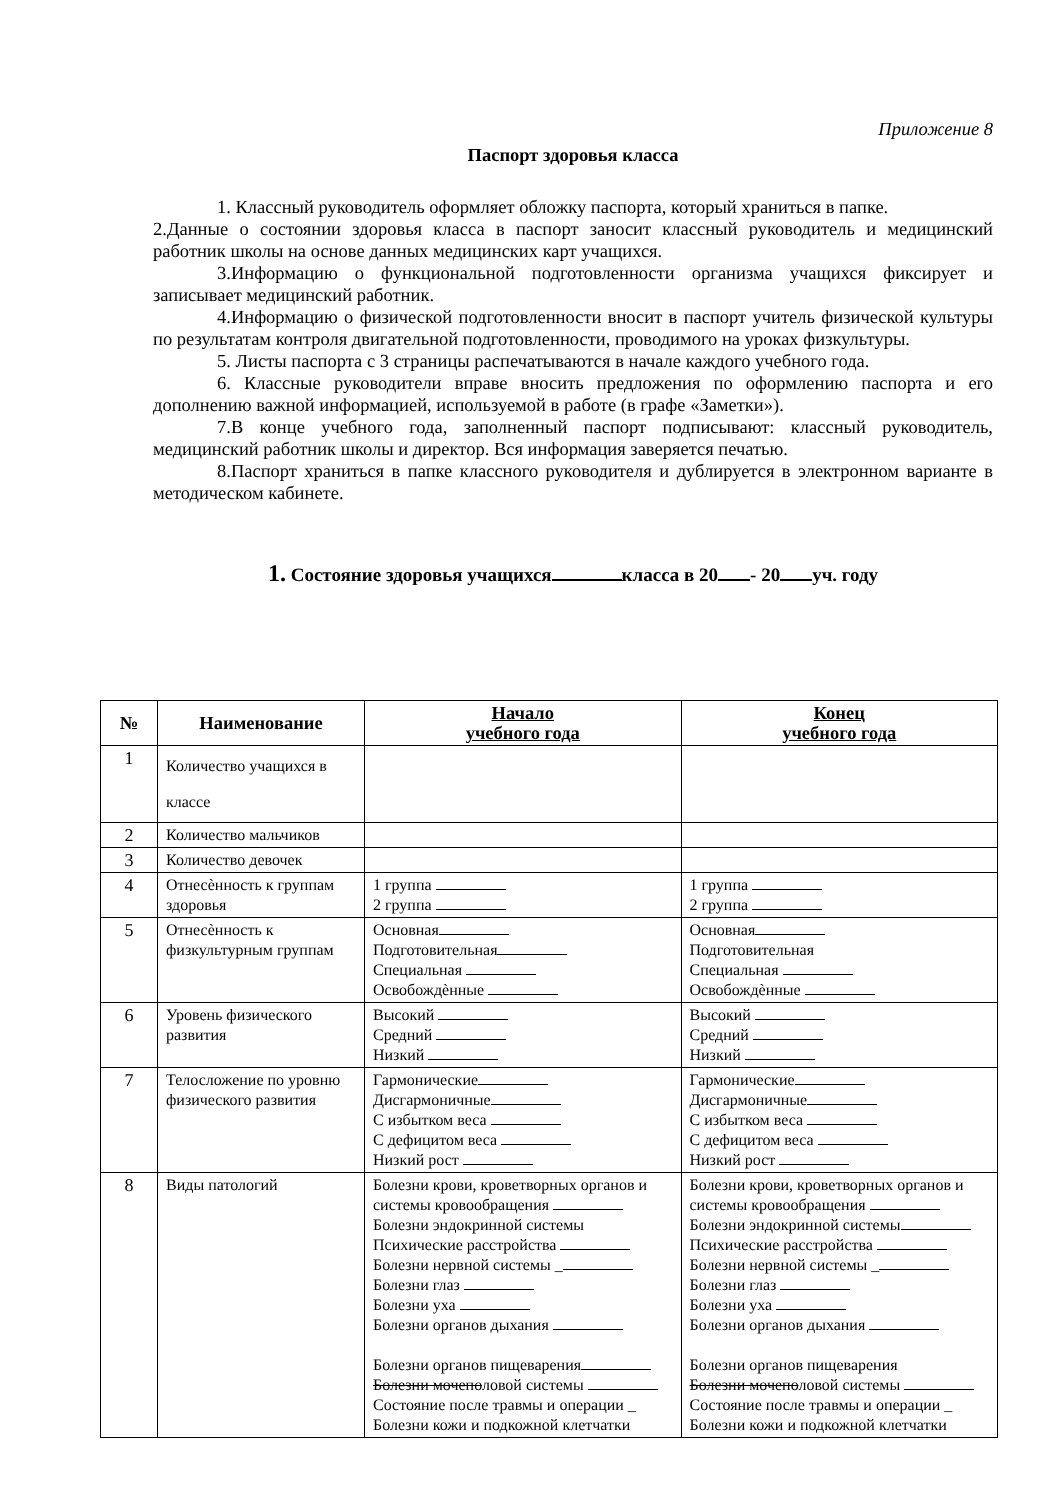Приложение 8
Паспорт здоровья класса
1. Классный руководитель оформляет обложку паспорта, который храниться в папке.
2.Данные о состоянии здоровья класса в паспорт заносит классный руководитель и медицинский работник школы на основе данных медицинских карт учащихся.
3.Информацию о функциональной подготовленности организма учащихся фиксирует и записывает медицинский работник.
4.Информацию о физической подготовленности вносит в паспорт учитель физической культуры по результатам контроля двигательной подготовленности, проводимого на уроках физкультуры.
5. Листы паспорта с 3 страницы распечатываются в начале каждого учебного года.
6. Классные руководители вправе вносить предложения по оформлению паспорта и его дополнению важной информацией, используемой в работе (в графе «Заметки»).
7.В конце учебного года, заполненный паспорт подписывают: классный руководитель, медицинский работник школы и директор. Вся информация заверяется печатью.
8.Паспорт храниться в папке классного руководителя и дублируется в электронном варианте в методическом кабинете.
1. Состояние здоровья учащихся класса в 20 - 20 уч. году
| № | Наименование | Начало учебного года | Конец учебного года |
| --- | --- | --- | --- |
| 1 | Количество учащихся в классе | | |
| 2 | Количество мальчиков | | |
| 3 | Количество девочек | | |
| 4 | Отнесѐнность к группам здоровья | 1 группа 2 группа | 1 группа 2 группа |
| 5 | Отнесѐнность к физкультурным группам | Основная Подготовительная Специальная Освобождѐнные | Основная Подготовительная Специальная Освобождѐнные |
| 6 | Уровень физического развития | Высокий Средний Низкий | Высокий Средний Низкий |
| 7 | Телосложение по уровню физического развития | Гармонические Дисгармоничные С избытком веса С дефицитом веса Низкий рост | Гармонические Дисгармоничные С избытком веса С дефицитом веса Низкий рост |
| 8 | Виды патологий | Болезни крови, кроветворных органов и системы кровообращения Болезни эндокринной системы Психические расстройства Болезни нервной системы _ Болезни глаз Болезни уха Болезни органов дыхания Болезни органов пищеварения Болезни мочепо ловой системы Состояние после травмы и операции _ Болезни кожи и подкожной клетчатки | Болезни крови, кроветворных органов и системы кровообращения Болезни эндокринной системы Психические расстройства Болезни нервной системы _ Болезни глаз Болезни уха Болезни органов дыхания Болезни органов пищеварения Болезни мочепо ловой системы Состояние после травмы и операции _ Болезни кожи и подкожной клетчатки |